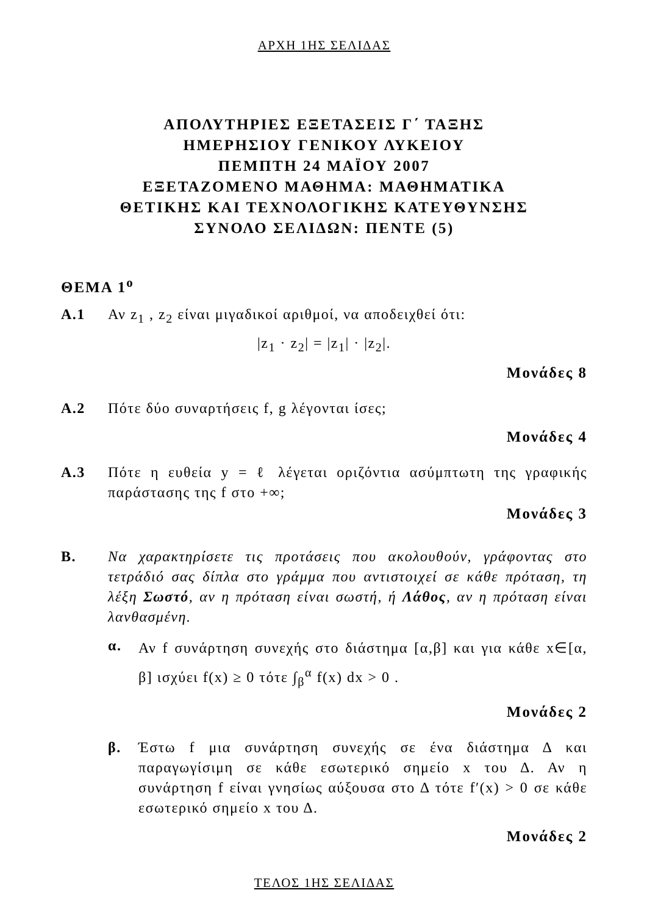ΑΡΧΗ 1ΗΣ ΣΕΛΙΔΑΣ
ΑΠΟΛΥΤΗΡΙΕΣ ΕΞΕΤΑΣΕΙΣ Γ΄ ΤΑΞΗΣ
ΗΜΕΡΗΣΙΟΥ ΓΕΝΙΚΟΥ ΛΥΚΕΙΟΥ
ΠΕΜΠΤΗ 24 ΜΑΪΟΥ 2007
ΕΞΕΤΑΖΟΜΕΝΟ ΜΑΘΗΜΑ: ΜΑΘΗΜΑΤΙΚΑ
ΘΕΤΙΚΗΣ ΚΑΙ ΤΕΧΝΟΛΟΓΙΚΗΣ ΚΑΤΕΥΘΥΝΣΗΣ
ΣΥΝΟΛΟ ΣΕΛΙΔΩΝ: ΠΕΝΤΕ (5)
ΘΕΜΑ 1<sup>ο</sup>
Α.1 Αν z<sub>1</sub> , z<sub>2</sub> είναι μιγαδικοί αριθμοί, να αποδειχθεί ότι:
|z<sub>1</sub> · z<sub>2</sub>| = |z<sub>1</sub>| · |z<sub>2</sub>|.
Μονάδες 8
Α.2 Πότε δύο συναρτήσεις f, g λέγονται ίσες;
Μονάδες 4
Α.3 Πότε η ευθεία y = ℓ λέγεται οριζόντια ασύμπτωτη της γραφικής παράστασης της f στο +∞;
Μονάδες 3
Β. Να χαρακτηρίσετε τις προτάσεις που ακολουθούν, γράφοντας στο τετράδιό σας δίπλα στο γράμμα που αντιστοιχεί σε κάθε πρόταση, τη λέξη Σωστό, αν η πρόταση είναι σωστή, ή Λάθος, αν η πρόταση είναι λανθασμένη.
α.
Αν f συνάρτηση συνεχής στο διάστημα [α,β] και για κάθε x∈[α, β] ισχύει f(x) ≥ 0 τότε ∫<sub>β</sub><sup>α</sup> f(x) dx > 0 .
Μονάδες 2
β. Έστω f μια συνάρτηση συνεχής σε ένα διάστημα Δ και παραγωγίσιμη σε κάθε εσωτερικό σημείο x του Δ. Αν η συνάρτηση f είναι γνησίως αύξουσα στο Δ τότε f′(x) > 0 σε κάθε εσωτερικό σημείο x του Δ.
Μονάδες 2
ΤΕΛΟΣ 1ΗΣ ΣΕΛΙΔΑΣ